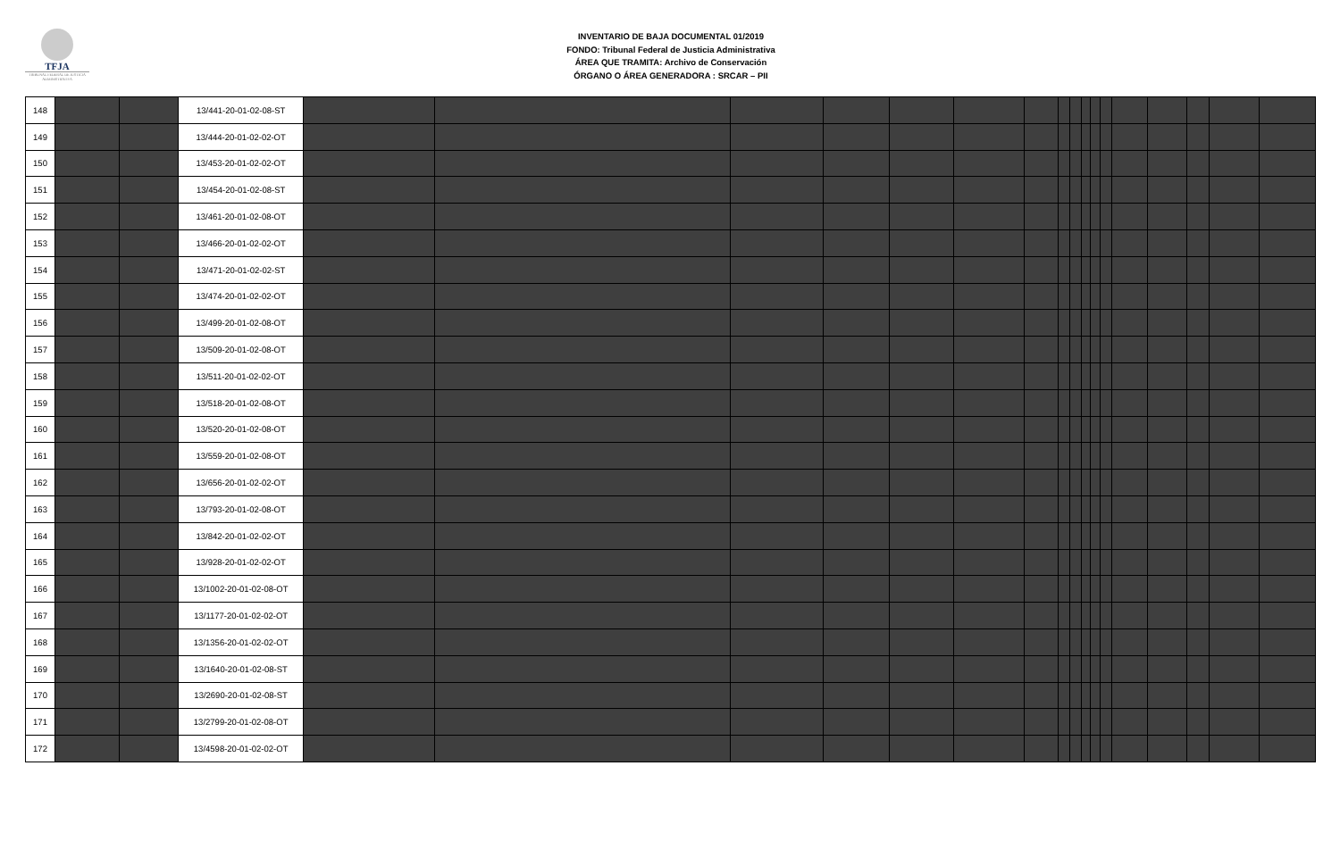TFJA
TRIBUNAL FEDERAL DE JUSTICIA ADMINISTRATIVA
INVENTARIO DE BAJA DOCUMENTAL 01/2019
FONDO: Tribunal Federal de Justicia Administrativa
ÁREA QUE TRAMITA: Archivo de Conservación
ÓRGANO O ÁREA GENERADORA : SRCAR – PII
| 148 | | | 13/441-20-01-02-08-ST | | | | | | | | | | | | | | | | | |
| 149 | | | 13/444-20-01-02-02-OT | | | | | | | | | | | | | | | | | |
| 150 | | | 13/453-20-01-02-02-OT | | | | | | | | | | | | | | | | | |
| 151 | | | 13/454-20-01-02-08-ST | | | | | | | | | | | | | | | | | |
| 152 | | | 13/461-20-01-02-08-OT | | | | | | | | | | | | | | | | | |
| 153 | | | 13/466-20-01-02-02-OT | | | | | | | | | | | | | | | | | |
| 154 | | | 13/471-20-01-02-02-ST | | | | | | | | | | | | | | | | | |
| 155 | | | 13/474-20-01-02-02-OT | | | | | | | | | | | | | | | | | |
| 156 | | | 13/499-20-01-02-08-OT | | | | | | | | | | | | | | | | | |
| 157 | | | 13/509-20-01-02-08-OT | | | | | | | | | | | | | | | | | |
| 158 | | | 13/511-20-01-02-02-OT | | | | | | | | | | | | | | | | | |
| 159 | | | 13/518-20-01-02-08-OT | | | | | | | | | | | | | | | | | |
| 160 | | | 13/520-20-01-02-08-OT | | | | | | | | | | | | | | | | | |
| 161 | | | 13/559-20-01-02-08-OT | | | | | | | | | | | | | | | | | |
| 162 | | | 13/656-20-01-02-02-OT | | | | | | | | | | | | | | | | | |
| 163 | | | 13/793-20-01-02-08-OT | | | | | | | | | | | | | | | | | |
| 164 | | | 13/842-20-01-02-02-OT | | | | | | | | | | | | | | | | | |
| 165 | | | 13/928-20-01-02-02-OT | | | | | | | | | | | | | | | | | |
| 166 | | | 13/1002-20-01-02-08-OT | | | | | | | | | | | | | | | | | |
| 167 | | | 13/1177-20-01-02-02-OT | | | | | | | | | | | | | | | | | |
| 168 | | | 13/1356-20-01-02-02-OT | | | | | | | | | | | | | | | | | |
| 169 | | | 13/1640-20-01-02-08-ST | | | | | | | | | | | | | | | | | |
| 170 | | | 13/2690-20-01-02-08-ST | | | | | | | | | | | | | | | | | |
| 171 | | | 13/2799-20-01-02-08-OT | | | | | | | | | | | | | | | | | |
| 172 | | | 13/4598-20-01-02-02-OT | | | | | | | | | | | | | | | | | |